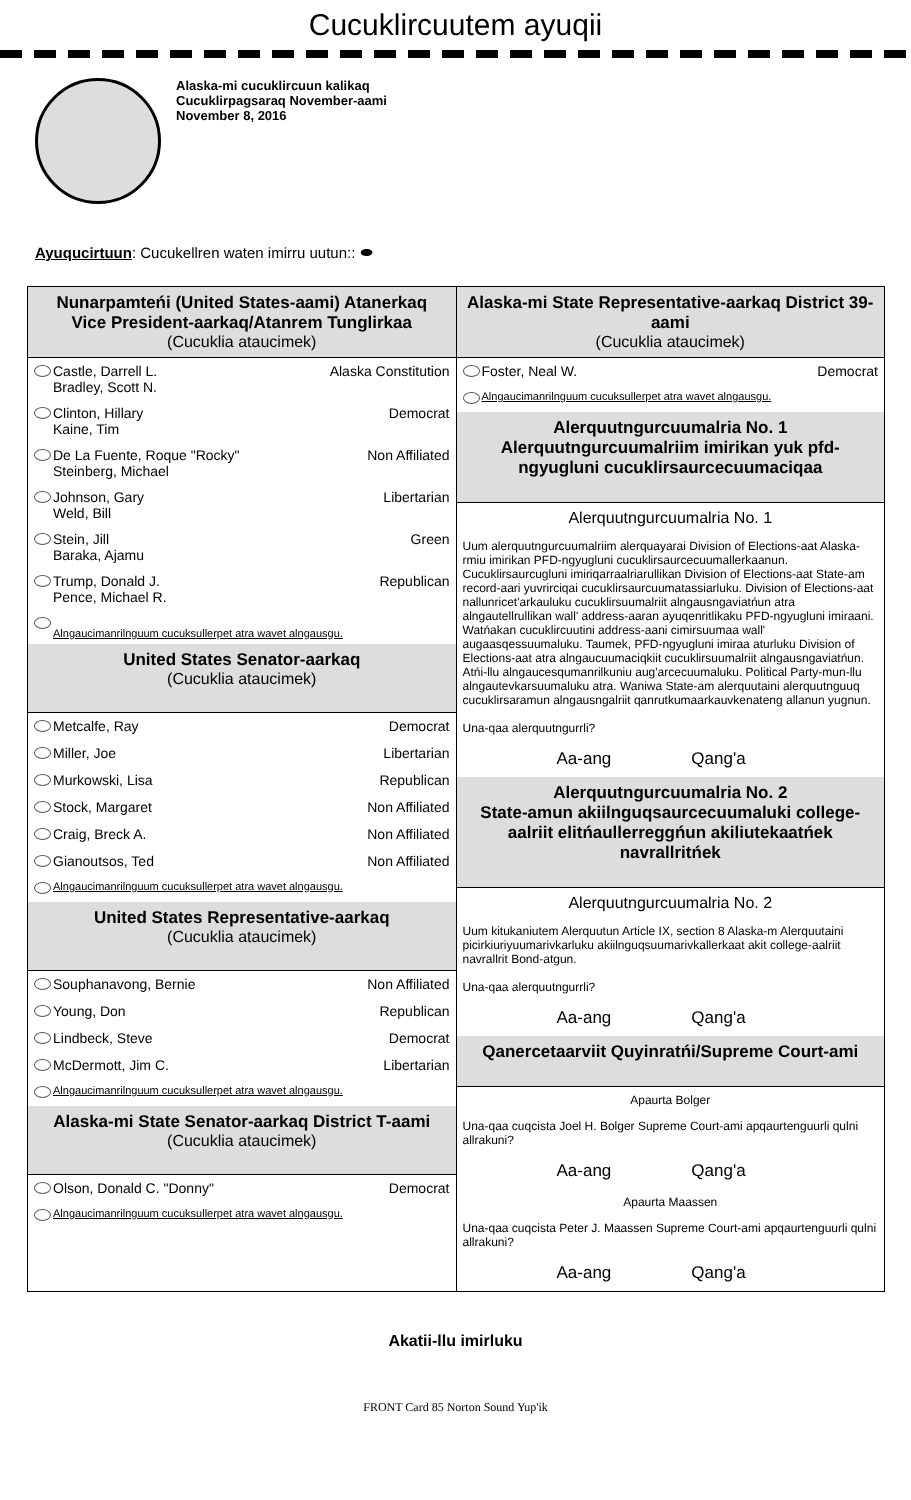Cucuklircuutem ayuqii
Alaska-mi cucuklircuun kalikaq
Cucuklirpagsaraq November-aami
November 8, 2016
Ayuqucirtuun: Cucukellren waten imirru uutun:: ⬬
Nunarpamteńi (United States-aami) Atanerkaq
Vice President-aarkaq/Atanrem Tunglirkaa
(Cucuklia ataucimek)
Castle, Darrell L.
Bradley, Scott N. Alaska Constitution
Clinton, Hillary
Kaine, Tim Democrat
De La Fuente, Roque "Rocky"
Steinberg, Michael Non Affiliated
Johnson, Gary
Weld, Bill Libertarian
Stein, Jill
Baraka, Ajamu Green
Trump, Donald J.
Pence, Michael R. Republican
Alngaucimanrilnguum cucuksullerpet atra wavet alngausgu.
United States Senator-aarkaq
(Cucuklia ataucimek)
Metcalfe, Ray Democrat
Miller, Joe Libertarian
Murkowski, Lisa Republican
Stock, Margaret Non Affiliated
Craig, Breck A. Non Affiliated
Gianoutsos, Ted Non Affiliated
Alngaucimanrilnguum cucuksullerpet atra wavet alngausgu.
United States Representative-aarkaq
(Cucuklia ataucimek)
Souphanavong, Bernie Non Affiliated
Young, Don Republican
Lindbeck, Steve Democrat
McDermott, Jim C. Libertarian
Alngaucimanrilnguum cucuksullerpet atra wavet alngausgu.
Alaska-mi State Senator-aarkaq District T-aami
(Cucuklia ataucimek)
Olson, Donald C. "Donny" Democrat
Alngaucimanrilnguum cucuksullerpet atra wavet alngausgu.
Alaska-mi State Representative-aarkaq District 39-aami
(Cucuklia ataucimek)
Foster, Neal W. Democrat
Alngaucimanrilnguum cucuksullerpet atra wavet alngausgu.
Alerquutngurcuumalria No. 1
Alerquutngurcuumalriim imirikan yuk pfd-ngyugluni cucuklirsaurcecuumaciqaa
Alerquutngurcuumalria No. 1
Uum alerquutngurcuumalriim alerquayarai Division of Elections-aat Alaska-rmiu imirikan PFD-ngyugluni cucuklirsaurcecuumallerkaanun. Cucuklirsaurcugluni imiriqarraalriarullikan Division of Elections-aat State-am record-aari yuvrirciqai cucuklirsaurcuumatassiarluku. Division of Elections-aat nallunricet'arkauluku cucuklirsuumalriit alngausngaviatńun atra alngautellrullikan wall' address-aaran ayuqenritlikaku PFD-ngyugluni imiraani. Watńakan cucuklircuutini address-aani cimirsuumaa wall' augaasqessuumaluku. Taumek, PFD-ngyugluni imiraa aturluku Division of Elections-aat atra alngaucuumaciqkiit cucuklirsuumalriit alngausngaviatńun. Atńi-llu alngaucesqumanrilkuniu aug'arcecuumaluku. Political Party-mun-llu alngautevkarsuumaluku atra. Waniwa State-am alerquutaini alerquutnguuq cucuklirsaramun alngausngalriit qanrutkumaarkauvkenateng allanun yugnun.
Una-qaa alerquutngurrli?
Aa-ang Qang'a
Alerquutngurcuumalria No. 2
State-amun akiilnguqsaurcecuumaluki college-aalriit elitńaullerreggńun akiliutekaatńek navrallritńek
Alerquutngurcuumalria No. 2
Uum kitukaniutem Alerquutun Article IX, section 8 Alaska-m Alerquutaini picirkiuriyuumarivkarluku akiilnguqsuumarivkallerkaat akit college-aalriit navrallrit Bond-atgun.
Una-qaa alerquutngurrli?
Aa-ang Qang'a
Qanercetaarviit Quyinratńi/Supreme Court-ami
Apaurta Bolger
Una-qaa cuqcista Joel H. Bolger Supreme Court-ami apqaurtenguurli qulni allrakuni?
Aa-ang Qang'a
Apaurta Maassen
Una-qaa cuqcista Peter J. Maassen Supreme Court-ami apqaurtenguurli qulni allrakuni?
Aa-ang Qang'a
Akatii-llu imirluku
FRONT Card 85 Norton Sound Yup'ik